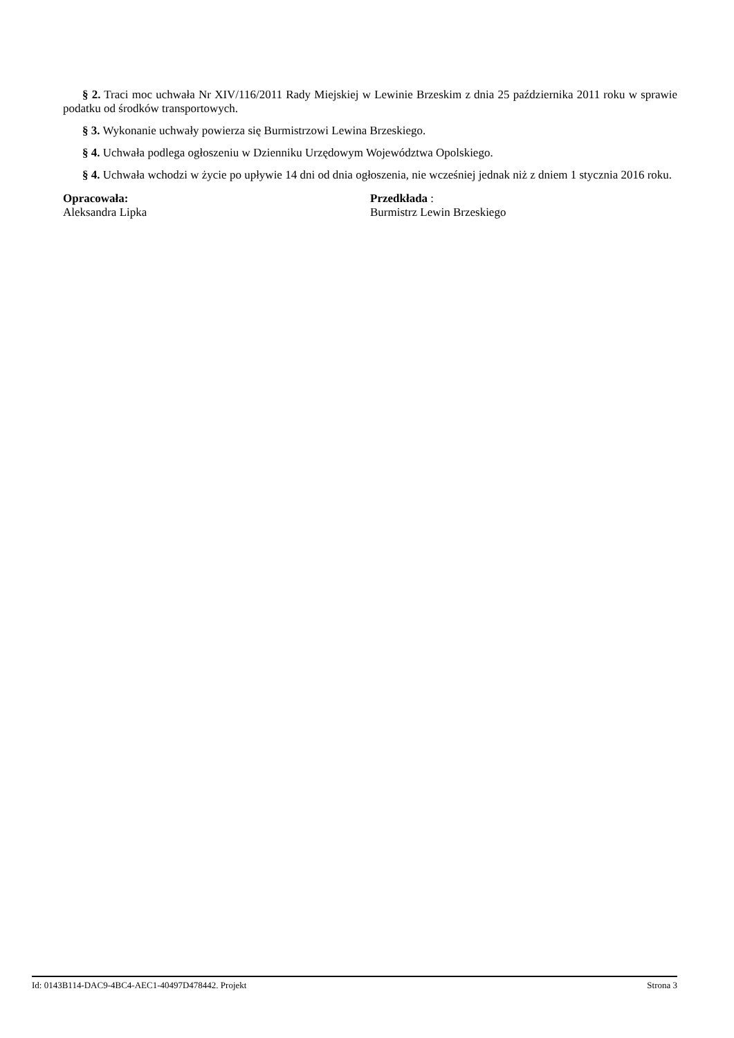§ 2. Traci moc uchwała Nr XIV/116/2011 Rady Miejskiej w Lewinie Brzeskim z dnia 25 października 2011 roku w sprawie podatku od środków transportowych.
§ 3. Wykonanie uchwały powierza się Burmistrzowi Lewina Brzeskiego.
§ 4. Uchwała podlega ogłoszeniu w Dzienniku Urzędowym Województwa Opolskiego.
§ 4. Uchwała wchodzi w życie po upływie 14 dni od dnia ogłoszenia, nie wcześniej jednak niż z dniem 1 stycznia 2016 roku.
Opracowała:
Aleksandra Lipka
Przedkłada :
Burmistrz Lewin Brzeskiego
Id: 0143B114-DAC9-4BC4-AEC1-40497D478442. Projekt Strona 3